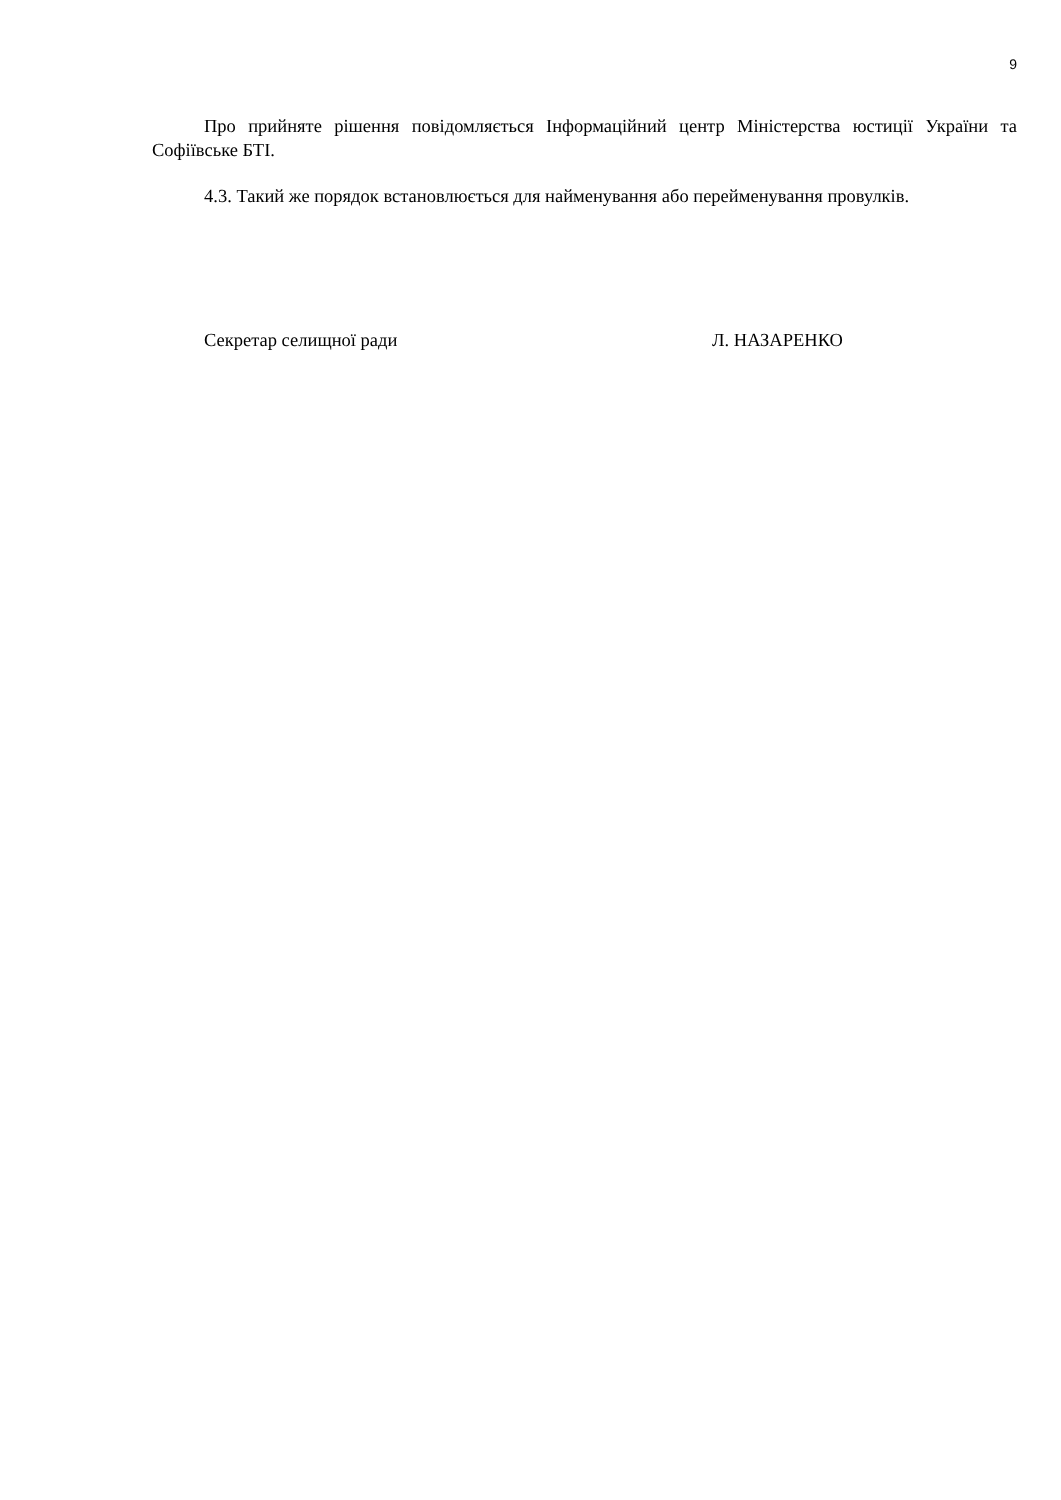9
Про прийняте рішення повідомляється Інформаційний центр Міністерства юстиції України та Софіївське БТІ.
4.3. Такий же порядок встановлюється для найменування або перейменування провулків.
Секретар селищної ради Л. НАЗАРЕНКО